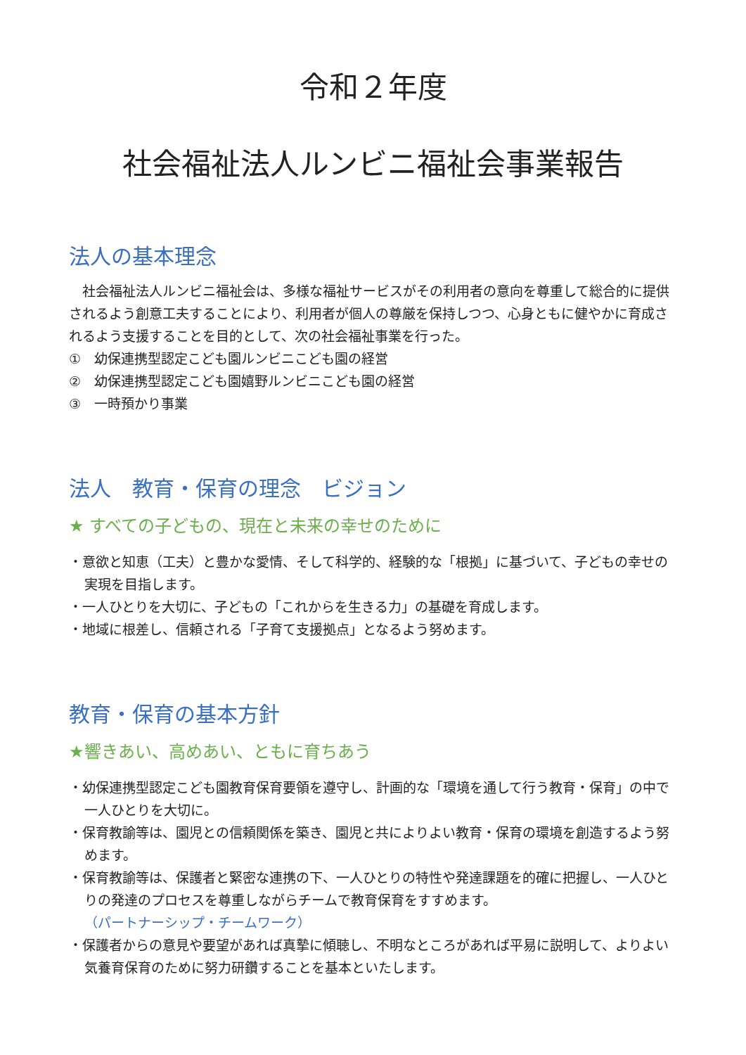令和２年度
社会福祉法人ルンビニ福祉会事業報告
法人の基本理念
　社会福祉法人ルンビニ福祉会は、多様な福祉サービスがその利用者の意向を尊重して総合的に提供されるよう創意工夫することにより、利用者が個人の尊厳を保持しつつ、心身ともに健やかに育成されるよう支援することを目的として、次の社会福祉事業を行った。
①　幼保連携型認定こども園ルンビニこども園の経営
②　幼保連携型認定こども園嬉野ルンビニこども園の経営
③　一時預かり事業
法人　教育・保育の理念　ビジョン
★ すべての子どもの、現在と未来の幸せのために
・意欲と知恵（工夫）と豊かな愛情、そして科学的、経験的な「根拠」に基づいて、子どもの幸せの実現を目指します。
・一人ひとりを大切に、子どもの「これからを生きる力」の基礎を育成します。
・地域に根差し、信頼される「子育て支援拠点」となるよう努めます。
教育・保育の基本方針
★響きあい、高めあい、ともに育ちあう
・幼保連携型認定こども園教育保育要領を遵守し、計画的な「環境を通して行う教育・保育」の中で一人ひとりを大切に。
・保育教諭等は、園児との信頼関係を築き、園児と共によりよい教育・保育の環境を創造するよう努めます。
・保育教諭等は、保護者と緊密な連携の下、一人ひとりの特性や発達課題を的確に把握し、一人ひとりの発達のプロセスを尊重しながらチームで教育保育をすすめます。
（パートナーシップ・チームワーク）
・保護者からの意見や要望があれば真摯に傾聴し、不明なところがあれば平易に説明して、よりよい気養育保育のために努力研鑽することを基本といたします。